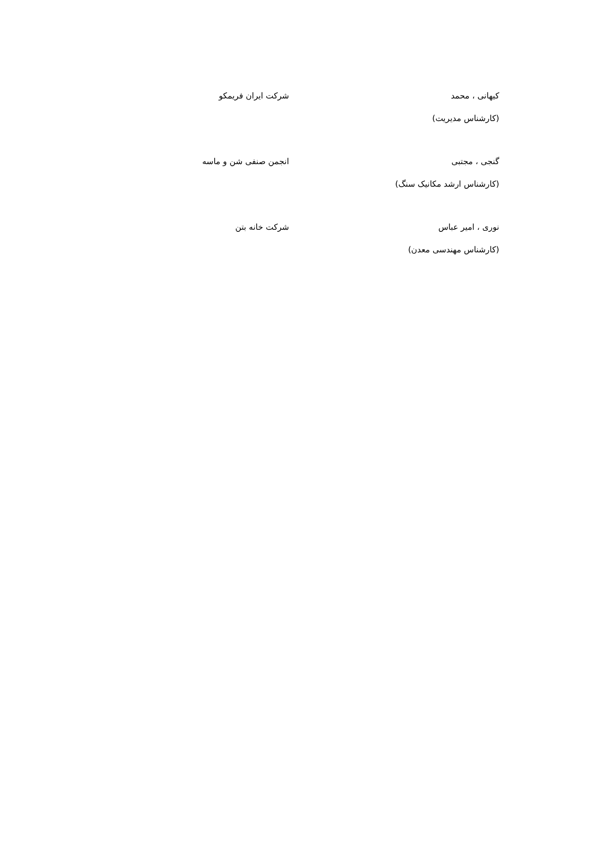| کیهانی ، محمد (کارشناس مدیریت) | شرکت ایران فریمکو |
| گنجی ، مجتبی (کارشناس ارشد مکانیک سنگ) | انجمن صنفی شن و ماسه |
| نوری ، امیر عباس (کارشناس مهندسی معدن) | شرکت خانه بتن |